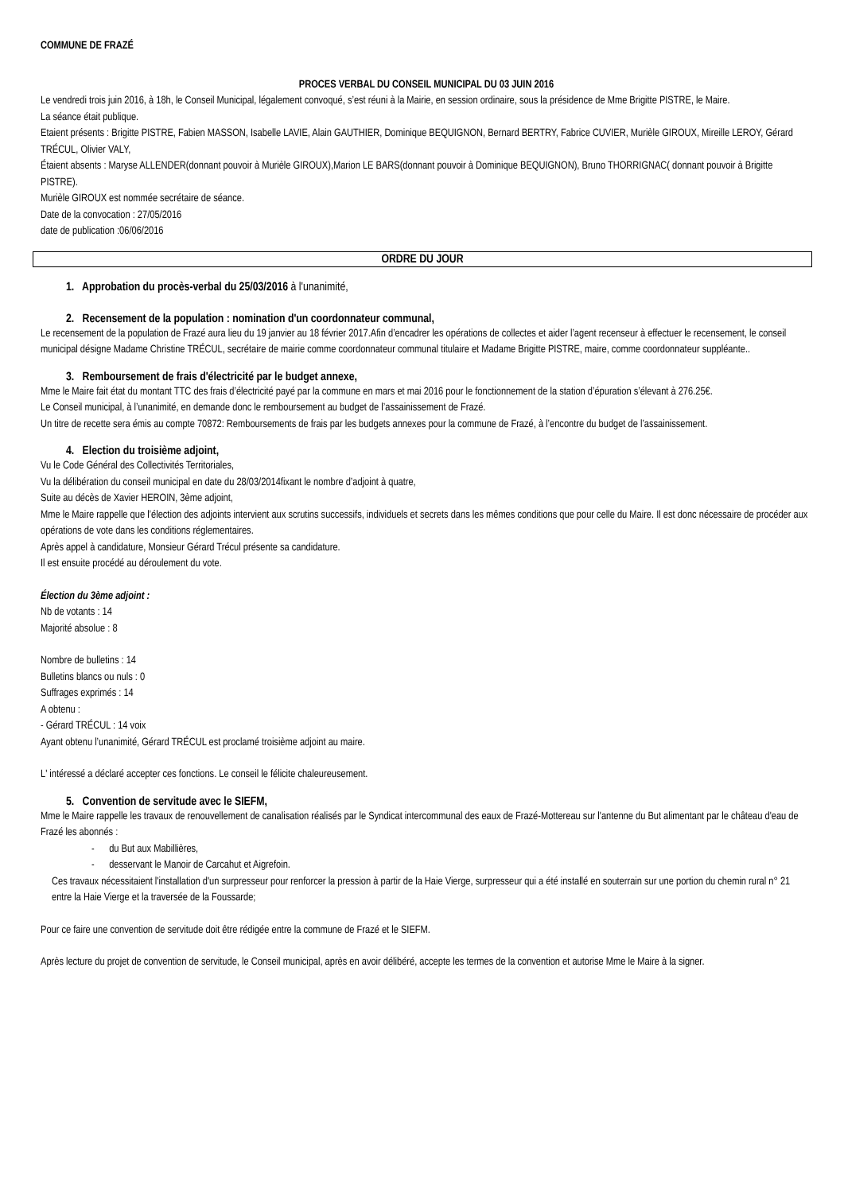COMMUNE DE FRAZÉ
PROCES VERBAL DU CONSEIL MUNICIPAL DU 03 JUIN 2016
Le vendredi trois juin 2016, à 18h, le Conseil Municipal, légalement convoqué, s’est réuni à la Mairie, en session ordinaire, sous la présidence de Mme Brigitte PISTRE, le Maire.
La séance était publique.
Etaient présents : Brigitte PISTRE, Fabien MASSON, Isabelle LAVIE, Alain GAUTHIER, Dominique BEQUIGNON, Bernard BERTRY, Fabrice CUVIER, Murièle GIROUX, Mireille LEROY, Gérard TRÉCUL, Olivier VALY,
Étaient absents : Maryse ALLENDER(donnant pouvoir à Murièle GIROUX),Marion LE BARS(donnant pouvoir à Dominique BEQUIGNON), Bruno THORRIGNAC( donnant pouvoir à Brigitte PISTRE).
Murièle GIROUX est nommée secrétaire de séance.
Date de la convocation : 27/05/2016
date de publication :06/06/2016
ORDRE DU JOUR
1. Approbation du procès-verbal du 25/03/2016 à l'unanimité,
2. Recensement de la population : nomination d'un coordonnateur communal,
Le recensement de la population de Frazé aura lieu du 19 janvier au 18 février 2017.Afin d’encadrer les opérations de collectes et aider l’agent recenseur à effectuer le recensement, le conseil municipal désigne Madame Christine TRÉCUL, secrétaire de mairie comme coordonnateur communal titulaire et Madame Brigitte PISTRE, maire, comme coordonnateur suppléante..
3. Remboursement de frais d'électricité par le budget annexe,
Mme le Maire fait état du montant TTC des frais d’électricité payé par la commune en mars et mai 2016 pour le fonctionnement de la station d’épuration s’élevant à 276.25€.
Le Conseil municipal, à l’unanimité, en demande donc le remboursement au budget de l’assainissement de Frazé.
Un titre de recette sera émis au compte 70872: Remboursements de frais par les budgets annexes pour la commune de Frazé, à l’encontre du budget de l’assainissement.
4. Election du troisième adjoint,
Vu le Code Général des Collectivités Territoriales,
Vu la délibération du conseil municipal en date du 28/03/2014fixant le nombre d’adjoint à quatre,
Suite au décès de Xavier HEROIN, 3ème adjoint,
Mme le Maire rappelle que l’élection des adjoints intervient aux scrutins successifs, individuels et secrets dans les mêmes conditions que pour celle du Maire. Il est donc nécessaire de procéder aux opérations de vote dans les conditions réglementaires.
Après appel à candidature, Monsieur Gérard Trécul présente sa candidature.
Il est ensuite procédé au déroulement du vote.
Élection du 3ème adjoint :
Nb de votants : 14
Majorité absolue : 8
Nombre de bulletins : 14
Bulletins blancs ou nuls : 0
Suffrages exprimés : 14
A obtenu :
- Gérard TRÉCUL : 14 voix
Ayant obtenu l’unanimité, Gérard TRÉCUL est proclamé troisième adjoint au maire.
L' intéressé a déclaré accepter ces fonctions. Le conseil le félicite chaleureusement.
5. Convention de servitude avec le SIEFM,
Mme le Maire rappelle les travaux de renouvellement de canalisation réalisés par le Syndicat intercommunal des eaux de Frazé-Mottereau sur l'antenne du But alimentant par le château d'eau de Frazé les abonnés :
- du But aux Mabillières,
- desservant le Manoir de Carcahut et Aigrefoin.
Ces travaux nécessitaient l'installation d'un surpresseur pour renforcer la pression à partir de la Haie Vierge, surpresseur qui a été installé en souterrain sur une portion du chemin rural n° 21 entre la Haie Vierge et la traversée de la Foussarde;
Pour ce faire une convention de servitude doit être rédigée entre la commune de Frazé et le SIEFM.
Après lecture du projet de convention de servitude, le Conseil municipal, après en avoir délibéré, accepte les termes de la convention et autorise Mme le Maire à la signer.